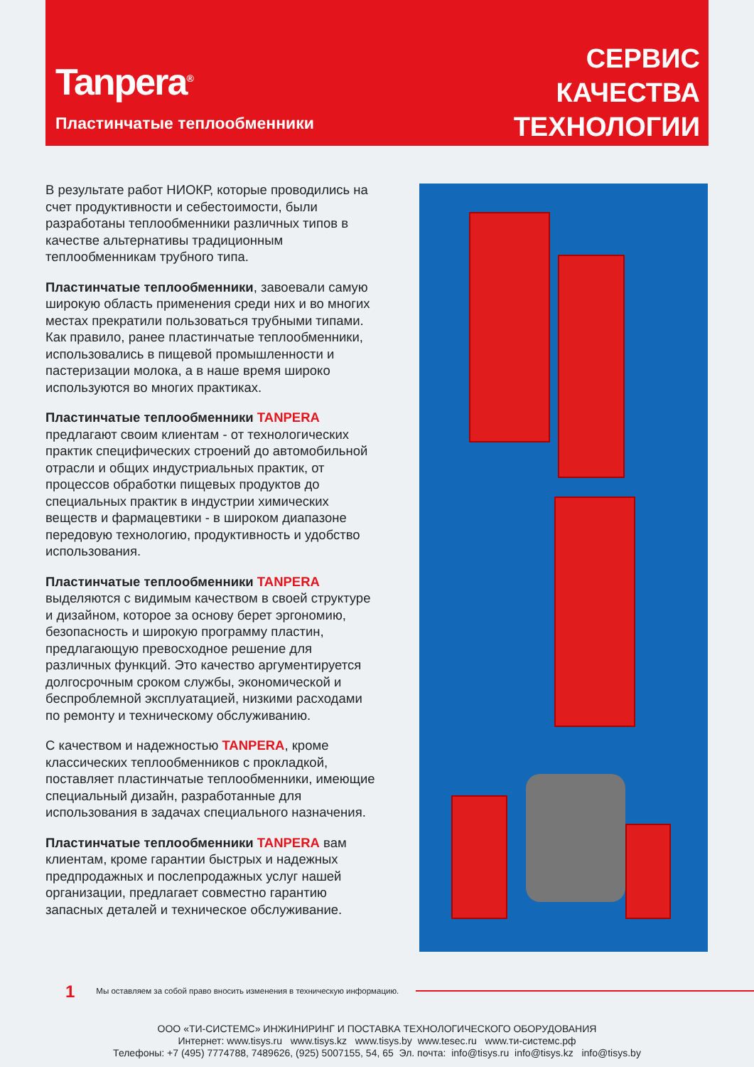Tanpera<sup>®</sup>
Пластинчатые теплообменники
СЕРВИС
КАЧЕСТВА
ТЕХНОЛОГИИ
В результате работ НИОКР, которые проводились на счет продуктивности и себестоимости, были разработаны теплообменники различных типов в качестве альтернативы традиционным теплообменникам трубного типа.
Пластинчатые теплообменники, завоевали самую широкую область применения среди них и во многих местах прекратили пользоваться трубными типами. Как правило, ранее пластинчатые теплообменники, использовались в пищевой промышленности и пастеризации молока, а в наше время широко используются во многих практиках.
Пластинчатые теплообменники TANPERA предлагают своим клиентам - от технологических практик специфических строений до автомобильной отрасли и общих индустриальных практик, от процессов обработки пищевых продуктов до специальных практик в индустрии химических веществ и фармацевтики - в широком диапазоне передовую технологию, продуктивность и удобство использования.
Пластинчатые теплообменники TANPERA выделяются с видимым качеством в своей структуре и дизайном, которое за основу берет эргономию, безопасность и широкую программу пластин, предлагающую превосходное решение для различных функций. Это качество аргументируется долгосрочным сроком службы, экономической и беспроблемной эксплуатацией, низкими расходами по ремонту и техническому обслуживанию.
С качеством и надежностью TANPERA, кроме классических теплообменников с прокладкой, поставляет пластинчатые теплообменники, имеющие специальный дизайн, разработанные для использования в задачах специального назначения.
Пластинчатые теплообменники TANPERA вам клиентам, кроме гарантии быстрых и надежных предпродажных и послепродажных услуг нашей организации, предлагает совместно гарантию запасных деталей и техническое обслуживание.
1 Мы оставляем за собой право вносить изменения в техническую информацию.
ООО «ТИ-СИСТЕМС» ИНЖИНИРИНГ И ПОСТАВКА ТЕХНОЛОГИЧЕСКОГО ОБОРУДОВАНИЯ
Интернет: www.tisys.ru www.tisys.kz www.tisys.by www.tesec.ru www.ти-системс.рф
Телефоны: +7 (495) 7774788, 7489626, (925) 5007155, 54, 65 Эл. почта: info@tisys.ru info@tisys.kz info@tisys.by